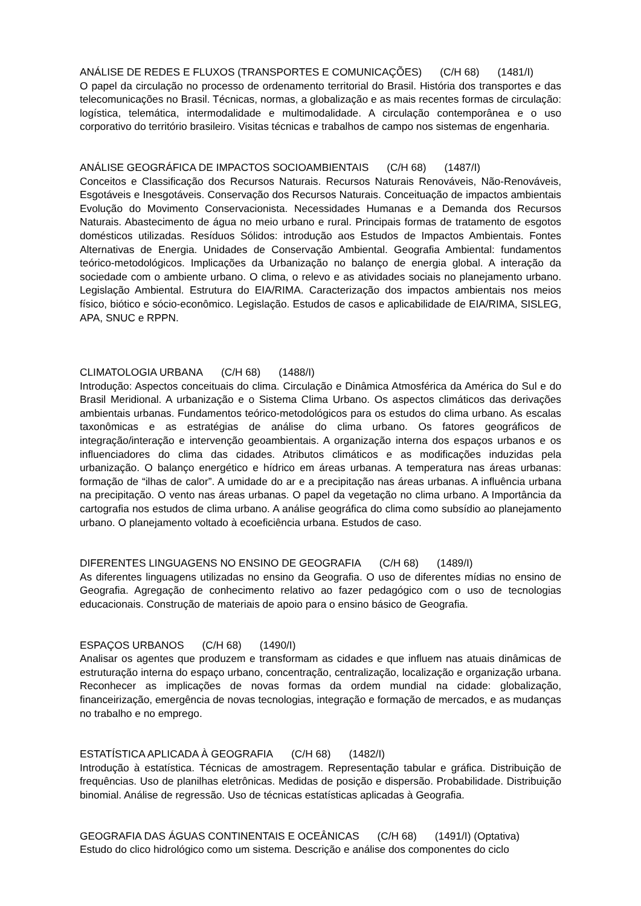ANÁLISE DE REDES E FLUXOS (TRANSPORTES E COMUNICAÇÕES) (C/H 68) (1481/I)
O papel da circulação no processo de ordenamento territorial do Brasil. História dos transportes e das telecomunicações no Brasil. Técnicas, normas, a globalização e as mais recentes formas de circulação: logística, telemática, intermodalidade e multimodalidade. A circulação contemporânea e o uso corporativo do território brasileiro. Visitas técnicas e trabalhos de campo nos sistemas de engenharia.
ANÁLISE GEOGRÁFICA DE IMPACTOS SOCIOAMBIENTAIS (C/H 68) (1487/I)
Conceitos e Classificação dos Recursos Naturais. Recursos Naturais Renováveis, Não-Renováveis, Esgotáveis e Inesgotáveis. Conservação dos Recursos Naturais. Conceituação de impactos ambientais Evolução do Movimento Conservacionista. Necessidades Humanas e a Demanda dos Recursos Naturais. Abastecimento de água no meio urbano e rural. Principais formas de tratamento de esgotos domésticos utilizadas. Resíduos Sólidos: introdução aos Estudos de Impactos Ambientais. Fontes Alternativas de Energia. Unidades de Conservação Ambiental. Geografia Ambiental: fundamentos teórico-metodológicos. Implicações da Urbanização no balanço de energia global. A interação da sociedade com o ambiente urbano. O clima, o relevo e as atividades sociais no planejamento urbano. Legislação Ambiental. Estrutura do EIA/RIMA. Caracterização dos impactos ambientais nos meios físico, biótico e sócio-econômico. Legislação. Estudos de casos e aplicabilidade de EIA/RIMA, SISLEG, APA, SNUC e RPPN.
CLIMATOLOGIA URBANA (C/H 68) (1488/I)
Introdução: Aspectos conceituais do clima. Circulação e Dinâmica Atmosférica da América do Sul e do Brasil Meridional. A urbanização e o Sistema Clima Urbano. Os aspectos climáticos das derivações ambientais urbanas. Fundamentos teórico-metodológicos para os estudos do clima urbano. As escalas taxonômicas e as estratégias de análise do clima urbano. Os fatores geográficos de integração/interação e intervenção geoambientais. A organização interna dos espaços urbanos e os influenciadores do clima das cidades. Atributos climáticos e as modificações induzidas pela urbanização. O balanço energético e hídrico em áreas urbanas. A temperatura nas áreas urbanas: formação de “ilhas de calor”. A umidade do ar e a precipitação nas áreas urbanas. A influência urbana na precipitação. O vento nas áreas urbanas. O papel da vegetação no clima urbano. A Importância da cartografia nos estudos de clima urbano. A análise geográfica do clima como subsídio ao planejamento urbano. O planejamento voltado à ecoeficiência urbana. Estudos de caso.
DIFERENTES LINGUAGENS NO ENSINO DE GEOGRAFIA (C/H 68) (1489/I)
As diferentes linguagens utilizadas no ensino da Geografia. O uso de diferentes mídias no ensino de Geografia. Agregação de conhecimento relativo ao fazer pedagógico com o uso de tecnologias educacionais. Construção de materiais de apoio para o ensino básico de Geografia.
ESPAÇOS URBANOS (C/H 68) (1490/I)
Analisar os agentes que produzem e transformam as cidades e que influem nas atuais dinâmicas de estruturação interna do espaço urbano, concentração, centralização, localização e organização urbana. Reconhecer as implicações de novas formas da ordem mundial na cidade: globalização, financeirização, emergência de novas tecnologias, integração e formação de mercados, e as mudanças no trabalho e no emprego.
ESTATÍSTICA APLICADA À GEOGRAFIA (C/H 68) (1482/I)
Introdução à estatística. Técnicas de amostragem. Representação tabular e gráfica. Distribuição de frequências. Uso de planilhas eletrônicas. Medidas de posição e dispersão. Probabilidade. Distribuição binomial. Análise de regressão. Uso de técnicas estatísticas aplicadas à Geografia.
GEOGRAFIA DAS ÁGUAS CONTINENTAIS E OCEÂNICAS (C/H 68) (1491/I) (Optativa)
Estudo do clico hidrológico como um sistema. Descrição e análise dos componentes do ciclo